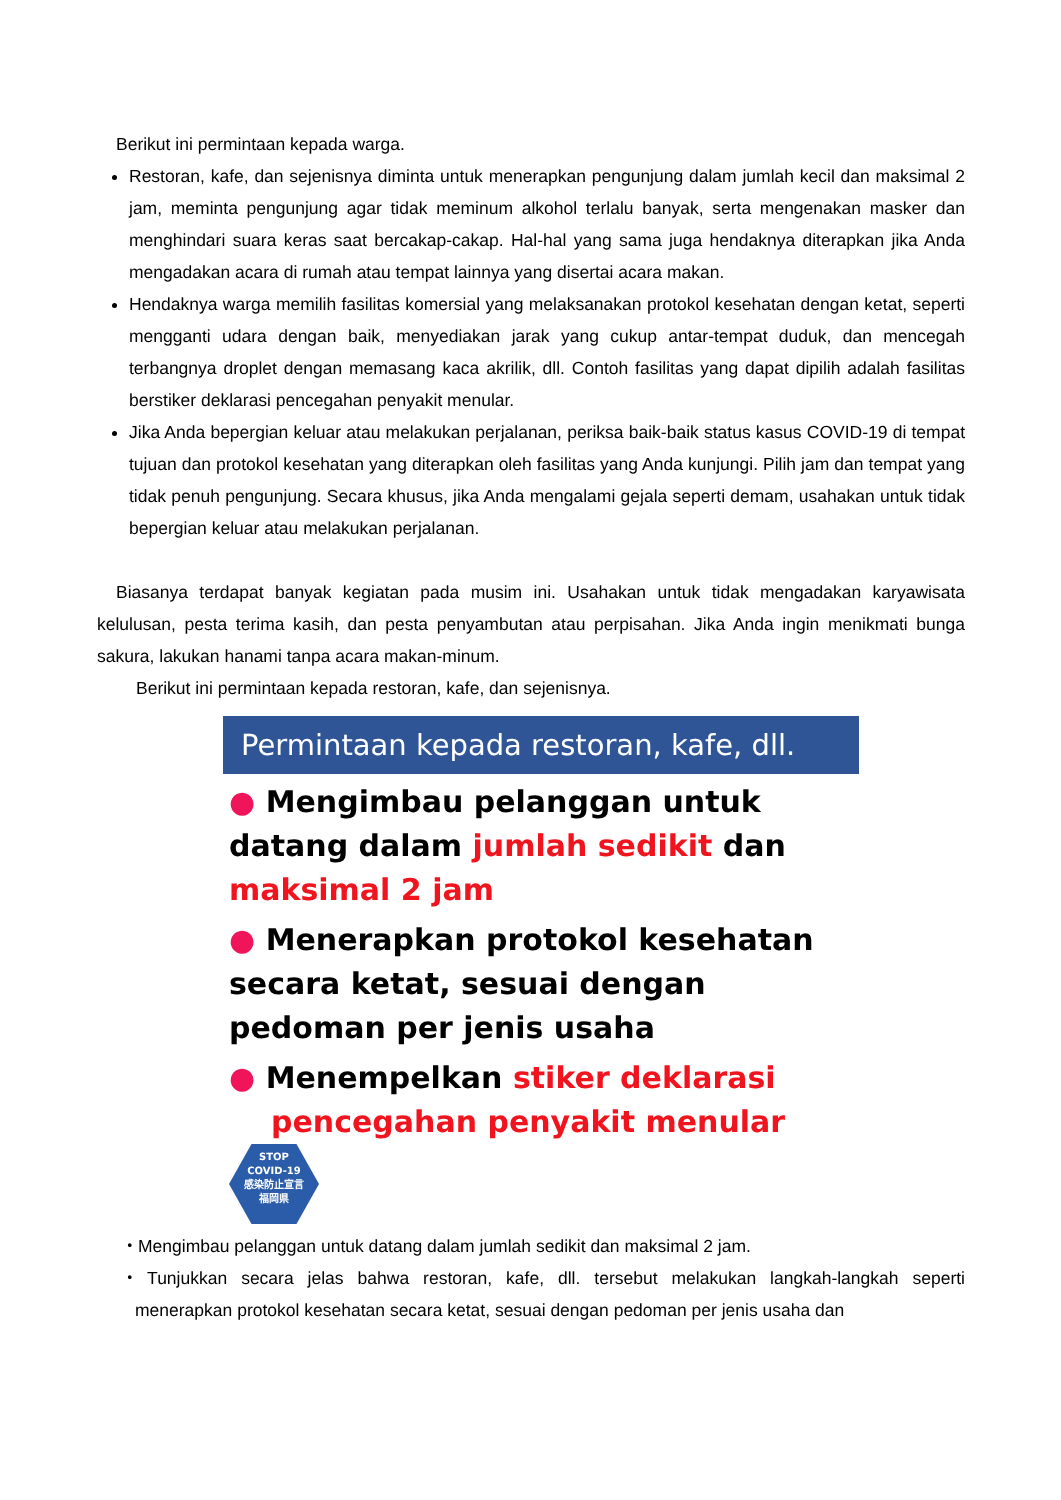Berikut ini permintaan kepada warga.
Restoran, kafe, dan sejenisnya diminta untuk menerapkan pengunjung dalam jumlah kecil dan maksimal 2 jam, meminta pengunjung agar tidak meminum alkohol terlalu banyak, serta mengenakan masker dan menghindari suara keras saat bercakap-cakap. Hal-hal yang sama juga hendaknya diterapkan jika Anda mengadakan acara di rumah atau tempat lainnya yang disertai acara makan.
Hendaknya warga memilih fasilitas komersial yang melaksanakan protokol kesehatan dengan ketat, seperti mengganti udara dengan baik, menyediakan jarak yang cukup antar-tempat duduk, dan mencegah terbangnya droplet dengan memasang kaca akrilik, dll. Contoh fasilitas yang dapat dipilih adalah fasilitas berstiker deklarasi pencegahan penyakit menular.
Jika Anda bepergian keluar atau melakukan perjalanan, periksa baik-baik status kasus COVID-19 di tempat tujuan dan protokol kesehatan yang diterapkan oleh fasilitas yang Anda kunjungi. Pilih jam dan tempat yang tidak penuh pengunjung. Secara khusus, jika Anda mengalami gejala seperti demam, usahakan untuk tidak bepergian keluar atau melakukan perjalanan.
Biasanya terdapat banyak kegiatan pada musim ini. Usahakan untuk tidak mengadakan karyawisata kelulusan, pesta terima kasih, dan pesta penyambutan atau perpisahan. Jika Anda ingin menikmati bunga sakura, lakukan hanami tanpa acara makan-minum.
Berikut ini permintaan kepada restoran, kafe, dan sejenisnya.
Permintaan kepada restoran, kafe, dll.
● Mengimbau pelanggan untuk datang dalam jumlah sedikit dan maksimal 2 jam
● Menerapkan protokol kesehatan secara ketat, sesuai dengan pedoman per jenis usaha
● Menempelkan stiker deklarasi
pencegahan penyakit menular STOP
COVID-19
感染防止宣言
福岡県
・Mengimbau pelanggan untuk datang dalam jumlah sedikit dan maksimal 2 jam.
・Tunjukkan secara jelas bahwa restoran, kafe, dll. tersebut melakukan langkah-langkah seperti menerapkan protokol kesehatan secara ketat, sesuai dengan pedoman per jenis usaha dan